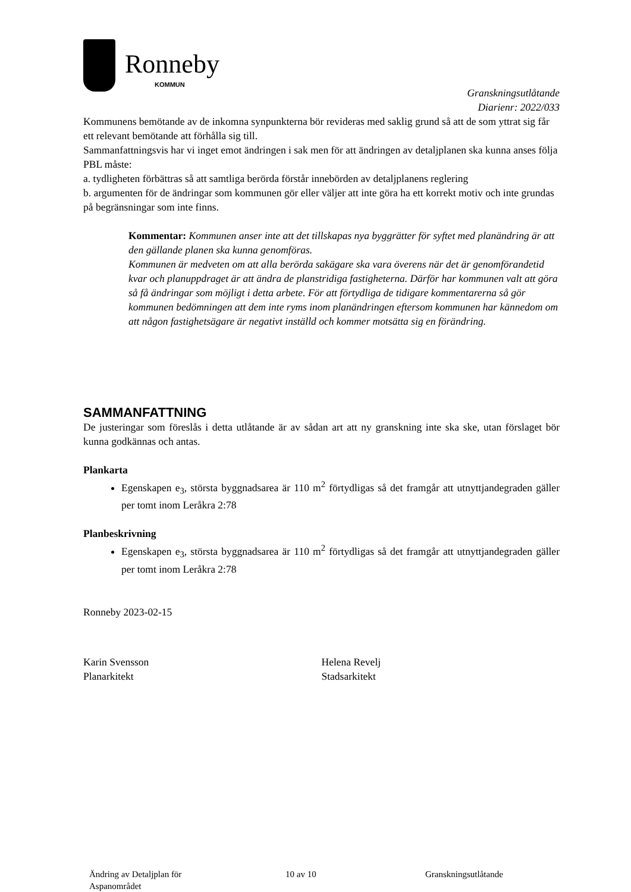Ronneby
KOMMUN
Granskningsutlåtande
Diarienr: 2022/033
Kommunens bemötande av de inkomna synpunkterna bör revideras med saklig grund så att de som yttrat sig får ett relevant bemötande att förhålla sig till.
Sammanfattningsvis har vi inget emot ändringen i sak men för att ändringen av detaljplanen ska kunna anses följa PBL måste:
a. tydligheten förbättras så att samtliga berörda förstår innebörden av detaljplanens reglering
b. argumenten för de ändringar som kommunen gör eller väljer att inte göra ha ett korrekt motiv och inte grundas på begränsningar som inte finns.
Kommentar: Kommunen anser inte att det tillskapas nya byggrätter för syftet med planändring är att den gällande planen ska kunna genomföras.
Kommunen är medveten om att alla berörda sakägare ska vara överens när det är genomförandetid kvar och planuppdraget är att ändra de planstridiga fastigheterna. Därför har kommunen valt att göra så få ändringar som möjligt i detta arbete. För att förtydliga de tidigare kommentarerna så gör kommunen bedömningen att dem inte ryms inom planändringen eftersom kommunen har kännedom om att någon fastighetsägare är negativt inställd och kommer motsätta sig en förändring.
SAMMANFATTNING
De justeringar som föreslås i detta utlåtande är av sådan art att ny granskning inte ska ske, utan förslaget bör kunna godkännas och antas.
Plankarta
Egenskapen e<sub>3</sub>, största byggnadsarea är 110 m<sup>2</sup> förtydligas så det framgår att utnyttjandegraden gäller per tomt inom Leråkra 2:78
Planbeskrivning
Egenskapen e<sub>3</sub>, största byggnadsarea är 110 m<sup>2</sup> förtydligas så det framgår att utnyttjandegraden gäller per tomt inom Leråkra 2:78
Ronneby 2023-02-15
Karin Svensson
Planarkitekt
Helena Revelj
Stadsarkitekt
Ändring av Detaljplan för
Aspanområdet
10 av 10 Granskningsutlåtande